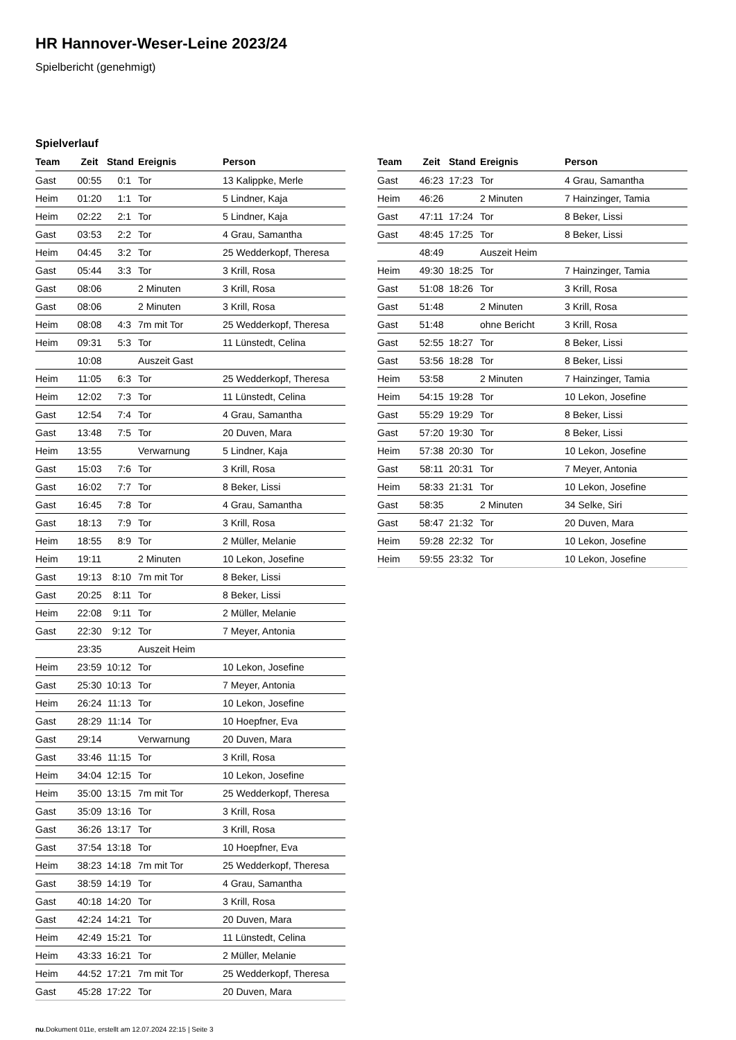HR Hannover-Weser-Leine 2023/24
Spielbericht (genehmigt)
Spielverlauf
| Team | Zeit | Stand | Ereignis | Person |
| --- | --- | --- | --- | --- |
| Gast | 00:55 | 0:1 | Tor | 13 Kalippke, Merle |
| Heim | 01:20 | 1:1 | Tor | 5 Lindner, Kaja |
| Heim | 02:22 | 2:1 | Tor | 5 Lindner, Kaja |
| Gast | 03:53 | 2:2 | Tor | 4 Grau, Samantha |
| Heim | 04:45 | 3:2 | Tor | 25 Wedderkopf, Theresa |
| Gast | 05:44 | 3:3 | Tor | 3 Krill, Rosa |
| Gast | 08:06 | | 2 Minuten | 3 Krill, Rosa |
| Gast | 08:06 | | 2 Minuten | 3 Krill, Rosa |
| Heim | 08:08 | 4:3 | 7m mit Tor | 25 Wedderkopf, Theresa |
| Heim | 09:31 | 5:3 | Tor | 11 Lünstedt, Celina |
| | 10:08 | | Auszeit Gast | |
| Heim | 11:05 | 6:3 | Tor | 25 Wedderkopf, Theresa |
| Heim | 12:02 | 7:3 | Tor | 11 Lünstedt, Celina |
| Gast | 12:54 | 7:4 | Tor | 4 Grau, Samantha |
| Gast | 13:48 | 7:5 | Tor | 20 Duven, Mara |
| Heim | 13:55 | | Verwarnung | 5 Lindner, Kaja |
| Gast | 15:03 | 7:6 | Tor | 3 Krill, Rosa |
| Gast | 16:02 | 7:7 | Tor | 8 Beker, Lissi |
| Gast | 16:45 | 7:8 | Tor | 4 Grau, Samantha |
| Gast | 18:13 | 7:9 | Tor | 3 Krill, Rosa |
| Heim | 18:55 | 8:9 | Tor | 2 Müller, Melanie |
| Heim | 19:11 | | 2 Minuten | 10 Lekon, Josefine |
| Gast | 19:13 | 8:10 | 7m mit Tor | 8 Beker, Lissi |
| Gast | 20:25 | 8:11 | Tor | 8 Beker, Lissi |
| Heim | 22:08 | 9:11 | Tor | 2 Müller, Melanie |
| Gast | 22:30 | 9:12 | Tor | 7 Meyer, Antonia |
| | 23:35 | | Auszeit Heim | |
| Heim | 23:59 | 10:12 | Tor | 10 Lekon, Josefine |
| Gast | 25:30 | 10:13 | Tor | 7 Meyer, Antonia |
| Heim | 26:24 | 11:13 | Tor | 10 Lekon, Josefine |
| Gast | 28:29 | 11:14 | Tor | 10 Hoepfner, Eva |
| Gast | 29:14 | | Verwarnung | 20 Duven, Mara |
| Gast | 33:46 | 11:15 | Tor | 3 Krill, Rosa |
| Heim | 34:04 | 12:15 | Tor | 10 Lekon, Josefine |
| Heim | 35:00 | 13:15 | 7m mit Tor | 25 Wedderkopf, Theresa |
| Gast | 35:09 | 13:16 | Tor | 3 Krill, Rosa |
| Gast | 36:26 | 13:17 | Tor | 3 Krill, Rosa |
| Gast | 37:54 | 13:18 | Tor | 10 Hoepfner, Eva |
| Heim | 38:23 | 14:18 | 7m mit Tor | 25 Wedderkopf, Theresa |
| Gast | 38:59 | 14:19 | Tor | 4 Grau, Samantha |
| Gast | 40:18 | 14:20 | Tor | 3 Krill, Rosa |
| Gast | 42:24 | 14:21 | Tor | 20 Duven, Mara |
| Heim | 42:49 | 15:21 | Tor | 11 Lünstedt, Celina |
| Heim | 43:33 | 16:21 | Tor | 2 Müller, Melanie |
| Heim | 44:52 | 17:21 | 7m mit Tor | 25 Wedderkopf, Theresa |
| Gast | 45:28 | 17:22 | Tor | 20 Duven, Mara |
| Team | Zeit | Stand | Ereignis | Person |
| --- | --- | --- | --- | --- |
| Gast | 46:23 | 17:23 | Tor | 4 Grau, Samantha |
| Heim | 46:26 | | 2 Minuten | 7 Hainzinger, Tamia |
| Gast | 47:11 | 17:24 | Tor | 8 Beker, Lissi |
| Gast | 48:45 | 17:25 | Tor | 8 Beker, Lissi |
| | 48:49 | | Auszeit Heim | |
| Heim | 49:30 | 18:25 | Tor | 7 Hainzinger, Tamia |
| Gast | 51:08 | 18:26 | Tor | 3 Krill, Rosa |
| Gast | 51:48 | | 2 Minuten | 3 Krill, Rosa |
| Gast | 51:48 | | ohne Bericht | 3 Krill, Rosa |
| Gast | 52:55 | 18:27 | Tor | 8 Beker, Lissi |
| Gast | 53:56 | 18:28 | Tor | 8 Beker, Lissi |
| Heim | 53:58 | | 2 Minuten | 7 Hainzinger, Tamia |
| Heim | 54:15 | 19:28 | Tor | 10 Lekon, Josefine |
| Gast | 55:29 | 19:29 | Tor | 8 Beker, Lissi |
| Gast | 57:20 | 19:30 | Tor | 8 Beker, Lissi |
| Heim | 57:38 | 20:30 | Tor | 10 Lekon, Josefine |
| Gast | 58:11 | 20:31 | Tor | 7 Meyer, Antonia |
| Heim | 58:33 | 21:31 | Tor | 10 Lekon, Josefine |
| Gast | 58:35 | | 2 Minuten | 34 Selke, Siri |
| Gast | 58:47 | 21:32 | Tor | 20 Duven, Mara |
| Heim | 59:28 | 22:32 | Tor | 10 Lekon, Josefine |
| Heim | 59:55 | 23:32 | Tor | 10 Lekon, Josefine |
nu.Dokument 011e, erstellt am 12.07.2024 22:15 | Seite 3